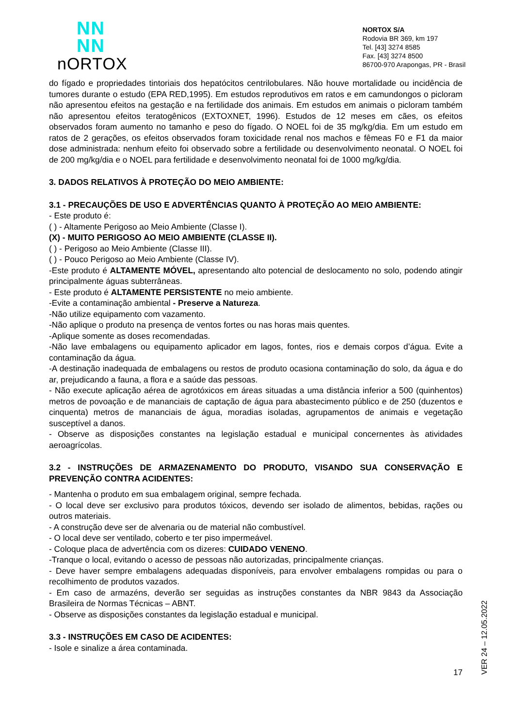NN
NN
nORTOX
NORTOX S/A
Rodovia BR 369, km 197
Tel. [43] 3274 8585
Fax. [43] 3274 8500
86700-970 Arapongas, PR - Brasil
do fígado e propriedades tintoriais dos hepatócitos centrilobulares. Não houve mortalidade ou incidência de tumores durante o estudo (EPA RED,1995). Em estudos reprodutivos em ratos e em camundongos o picloram não apresentou efeitos na gestação e na fertilidade dos animais. Em estudos em animais o picloram também não apresentou efeitos teratogênicos (EXTOXNET, 1996). Estudos de 12 meses em cães, os efeitos observados foram aumento no tamanho e peso do fígado. O NOEL foi de 35 mg/kg/dia. Em um estudo em ratos de 2 gerações, os efeitos observados foram toxicidade renal nos machos e fêmeas F0 e F1 da maior dose administrada: nenhum efeito foi observado sobre a fertilidade ou desenvolvimento neonatal. O NOEL foi de 200 mg/kg/dia e o NOEL para fertilidade e desenvolvimento neonatal foi de 1000 mg/kg/dia.
3. DADOS RELATIVOS À PROTEÇÃO DO MEIO AMBIENTE:
3.1 - PRECAUÇÕES DE USO E ADVERTÊNCIAS QUANTO À PROTEÇÃO AO MEIO AMBIENTE:
- Este produto é:
( ) - Altamente Perigoso ao Meio Ambiente (Classe I).
(X) - MUITO PERIGOSO AO MEIO AMBIENTE (CLASSE II).
( ) - Perigoso ao Meio Ambiente (Classe III).
( ) - Pouco Perigoso ao Meio Ambiente (Classe IV).
-Este produto é ALTAMENTE MÓVEL, apresentando alto potencial de deslocamento no solo, podendo atingir principalmente águas subterrâneas.
- Este produto é ALTAMENTE PERSISTENTE no meio ambiente.
-Evite a contaminação ambiental - Preserve a Natureza.
-Não utilize equipamento com vazamento.
-Não aplique o produto na presença de ventos fortes ou nas horas mais quentes.
-Aplique somente as doses recomendadas.
-Não lave embalagens ou equipamento aplicador em lagos, fontes, rios e demais corpos d’água. Evite a contaminação da água.
-A destinação inadequada de embalagens ou restos de produto ocasiona contaminação do solo, da água e do ar, prejudicando a fauna, a flora e a saúde das pessoas.
- Não execute aplicação aérea de agrotóxicos em áreas situadas a uma distância inferior a 500 (quinhentos) metros de povoação e de mananciais de captação de água para abastecimento público e de 250 (duzentos e cinquenta) metros de mananciais de água, moradias isoladas, agrupamentos de animais e vegetação susceptível a danos.
- Observe as disposições constantes na legislação estadual e municipal concernentes às atividades aeroagrícolas.
3.2 - INSTRUÇÕES DE ARMAZENAMENTO DO PRODUTO, VISANDO SUA CONSERVAÇÃO E PREVENÇÃO CONTRA ACIDENTES:
- Mantenha o produto em sua embalagem original, sempre fechada.
- O local deve ser exclusivo para produtos tóxicos, devendo ser isolado de alimentos, bebidas, rações ou outros materiais.
- A construção deve ser de alvenaria ou de material não combustível.
- O local deve ser ventilado, coberto e ter piso impermeável.
- Coloque placa de advertência com os dizeres: CUIDADO VENENO.
-Tranque o local, evitando o acesso de pessoas não autorizadas, principalmente crianças.
- Deve haver sempre embalagens adequadas disponíveis, para envolver embalagens rompidas ou para o recolhimento de produtos vazados.
- Em caso de armazéns, deverão ser seguidas as instruções constantes da NBR 9843 da Associação Brasileira de Normas Técnicas – ABNT.
- Observe as disposições constantes da legislação estadual e municipal.
3.3 - INSTRUÇÕES EM CASO DE ACIDENTES:
- Isole e sinalize a área contaminada.
17
VER 24 – 12.05.2022